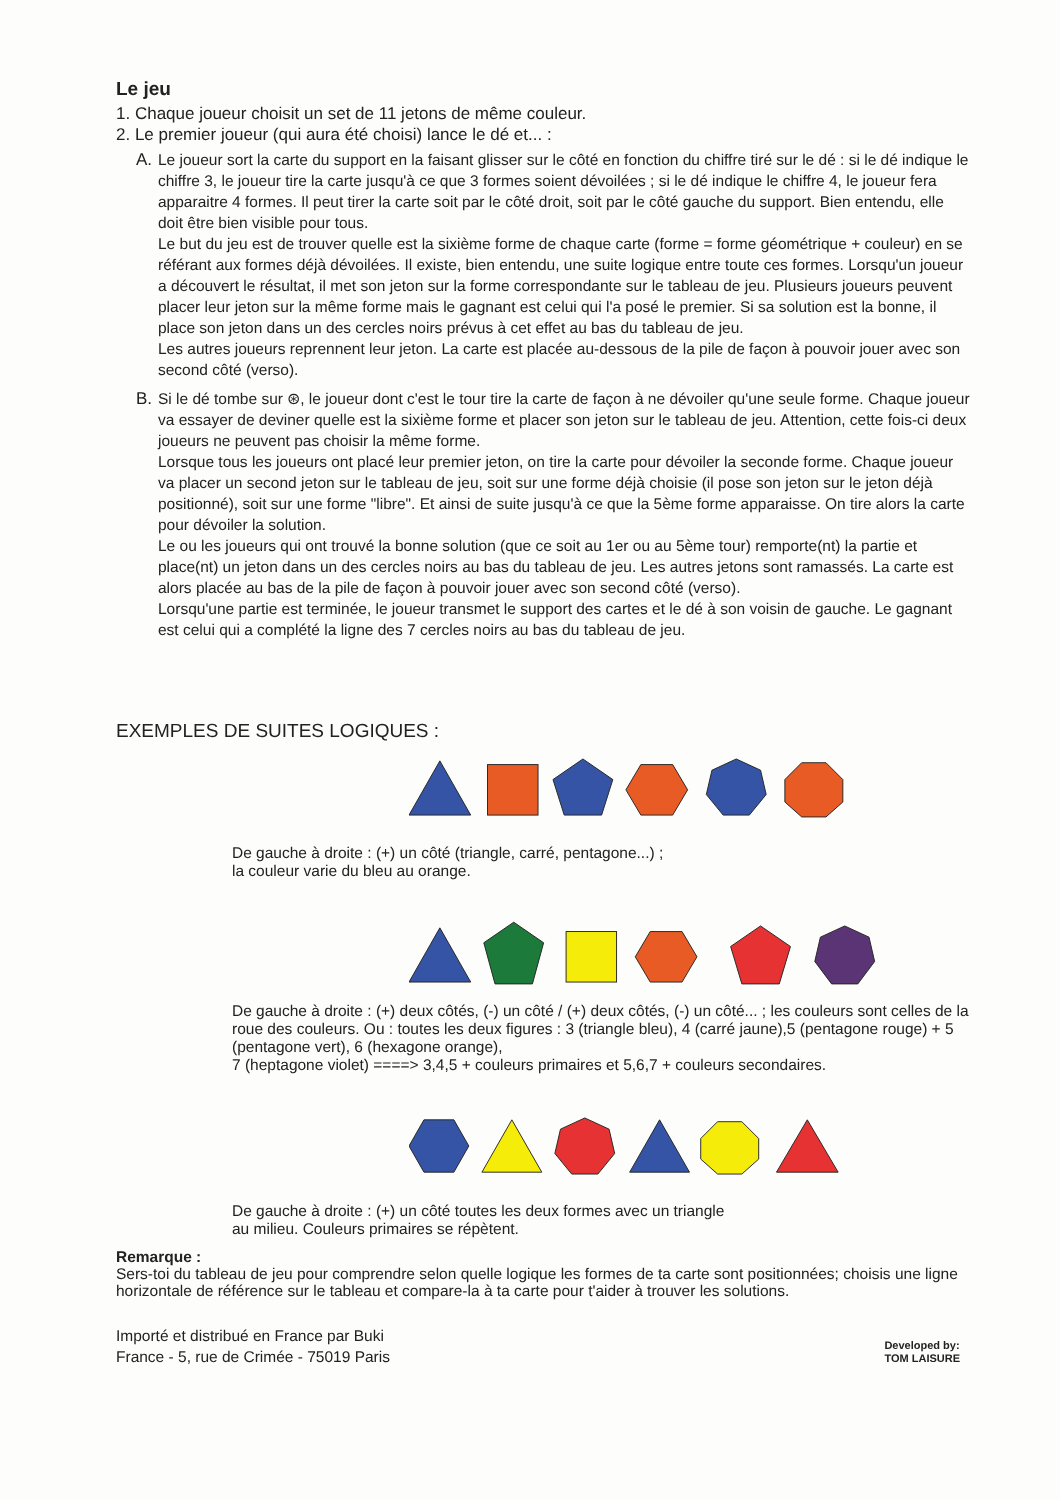Le jeu
1. Chaque joueur choisit un set de 11 jetons de même couleur.
2. Le premier joueur (qui aura été choisi) lance le dé et... :
A. Le joueur sort la carte du support en la faisant glisser sur le côté en fonction du chiffre tiré sur le dé : si le dé indique le chiffre 3, le joueur tire la carte jusqu'à ce que 3 formes soient dévoilées ; si le dé indique le chiffre 4, le joueur fera apparaitre 4 formes. Il peut tirer la carte soit par le côté droit, soit par le côté gauche du support. Bien entendu, elle doit être bien visible pour tous.
Le but du jeu est de trouver quelle est la sixième forme de chaque carte (forme = forme géométrique + couleur) en se référant aux formes déjà dévoilées. Il existe, bien entendu, une suite logique entre toute ces formes. Lorsqu'un joueur a découvert le résultat, il met son jeton sur la forme correspondante sur le tableau de jeu. Plusieurs joueurs peuvent placer leur jeton sur la même forme mais le gagnant est celui qui l'a posé le premier. Si sa solution est la bonne, il place son jeton dans un des cercles noirs prévus à cet effet au bas du tableau de jeu.
Les autres joueurs reprennent leur jeton. La carte est placée au-dessous de la pile de façon à pouvoir jouer avec son second côté (verso).
B. Si le dé tombe sur ⊛, le joueur dont c'est le tour tire la carte de façon à ne dévoiler qu'une seule forme. Chaque joueur va essayer de deviner quelle est la sixième forme et placer son jeton sur le tableau de jeu. Attention, cette fois-ci deux joueurs ne peuvent pas choisir la même forme.
Lorsque tous les joueurs ont placé leur premier jeton, on tire la carte pour dévoiler la seconde forme. Chaque joueur va placer un second jeton sur le tableau de jeu, soit sur une forme déjà choisie (il pose son jeton sur le jeton déjà positionné), soit sur une forme "libre". Et ainsi de suite jusqu'à ce que la 5ème forme apparaisse. On tire alors la carte pour dévoiler la solution.
Le ou les joueurs qui ont trouvé la bonne solution (que ce soit au 1er ou au 5ème tour) remporte(nt) la partie et place(nt) un jeton dans un des cercles noirs au bas du tableau de jeu. Les autres jetons sont ramassés. La carte est alors placée au bas de la pile de façon à pouvoir jouer avec son second côté (verso).
Lorsqu'une partie est terminée, le joueur transmet le support des cartes et le dé à son voisin de gauche. Le gagnant est celui qui a complété la ligne des 7 cercles noirs au bas du tableau de jeu.
EXEMPLES DE SUITES LOGIQUES :
De gauche à droite : (+) un côté (triangle, carré, pentagone...) ;
la couleur varie du bleu au orange.
De gauche à droite : (+) deux côtés, (-) un côté / (+) deux côtés, (-) un côté... ; les couleurs sont celles de la roue des couleurs. Ou : toutes les deux figures : 3 (triangle bleu), 4 (carré jaune),5 (pentagone rouge) + 5 (pentagone vert), 6 (hexagone orange),
7 (heptagone violet) ====> 3,4,5 + couleurs primaires et 5,6,7 + couleurs secondaires.
De gauche à droite : (+) un côté toutes les deux formes avec un triangle
au milieu. Couleurs primaires se répètent.
Remarque :
Sers-toi du tableau de jeu pour comprendre selon quelle logique les formes de ta carte sont positionnées; choisis une ligne horizontale de référence sur le tableau et compare-la à ta carte pour t'aider à trouver les solutions.
Importé et distribué en France par Buki
France - 5, rue de Crimée - 75019 Paris
Developed by:
TOM LAISURE